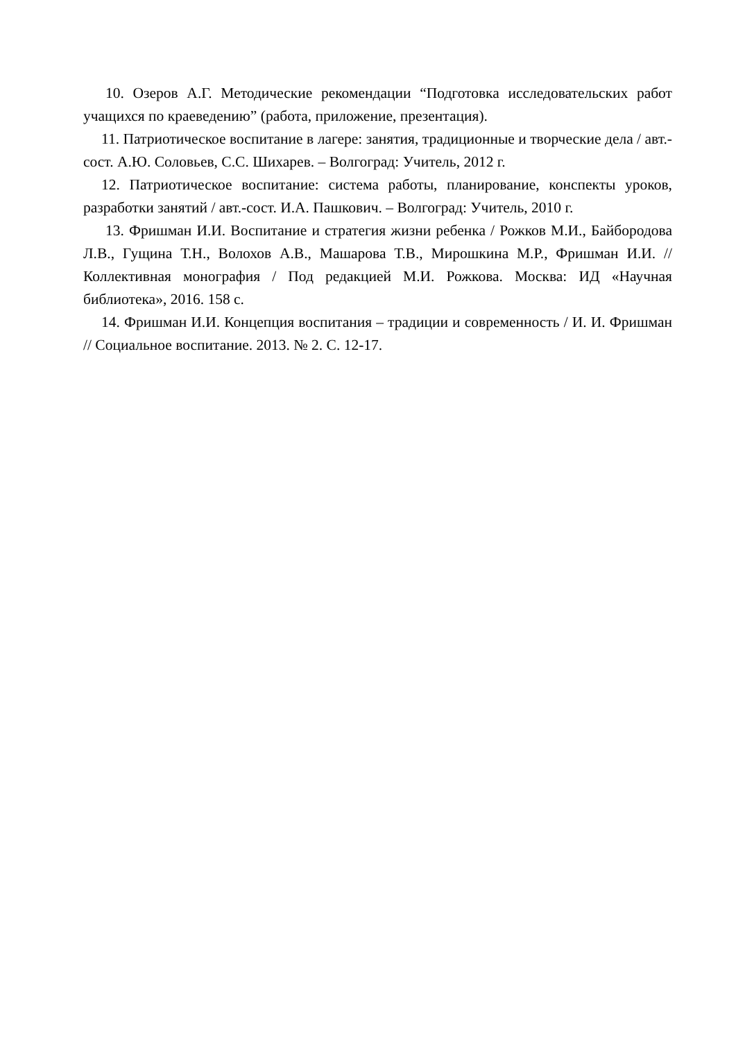10. Озеров А.Г. Методические рекомендации “Подготовка исследовательских работ учащихся по краеведению” (работа, приложение, презентация).
11. Патриотическое воспитание в лагере: занятия, традиционные и творческие дела / авт.-сост. А.Ю. Соловьев, С.С. Шихарев. – Волгоград: Учитель, 2012 г.
12. Патриотическое воспитание: система работы, планирование, конспекты уроков, разработки занятий / авт.-сост. И.А. Пашкович. – Волгоград: Учитель, 2010 г.
13. Фришман И.И. Воспитание и стратегия жизни ребенка / Рожков М.И., Байбородова Л.В., Гущина Т.Н., Волохов А.В., Машарова Т.В., Мирошкина М.Р., Фришман И.И. // Коллективная монография / Под редакцией М.И. Рожкова. Москва: ИД «Научная библиотека», 2016. 158 с.
14. Фришман И.И. Концепция воспитания – традиции и современность / И. И. Фришман // Социальное воспитание. 2013. № 2. С. 12-17.